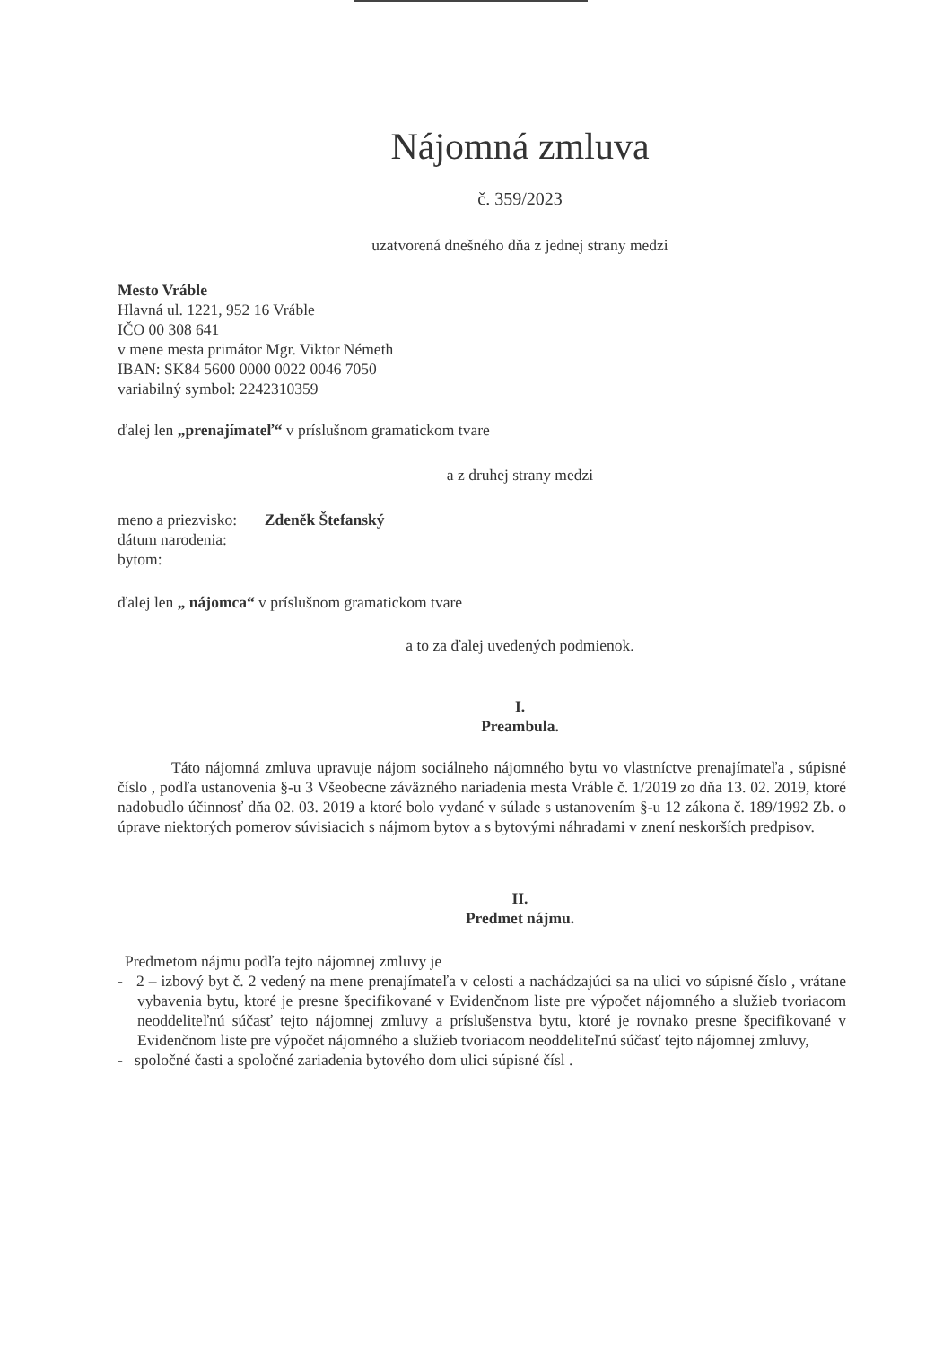Nájomná zmluva
č. 359/2023
uzatvorená dnešného dňa z jednej strany medzi
Mesto Vráble
Hlavná ul. 1221, 952 16 Vráble
IČO 00 308 641
v mene mesta primátor Mgr. Viktor Németh
IBAN: SK84 5600 0000 0022 0046 7050
variabilný symbol: 2242310359
ďalej len „prenajímateľ“ v príslušnom gramatickom tvare
a z druhej strany medzi
meno a priezvisko: Zdeněk Štefanský
dátum narodenia:
bytom:
ďalej len „ nájomca“ v príslušnom gramatickom tvare
a to za ďalej uvedených podmienok.
I.
Preambula.
Táto nájomná zmluva upravuje nájom sociálneho nájomného bytu vo vlastníctve prenajímateľa , súpisné číslo , podľa ustanovenia §-u 3 Všeobecne záväzného nariadenia mesta Vráble č. 1/2019 zo dňa 13. 02. 2019, ktoré nadobudlo účinnosť dňa 02. 03. 2019 a ktoré bolo vydané v súlade s ustanovením §-u 12 zákona č. 189/1992 Zb. o úprave niektorých pomerov súvisiacich s nájmom bytov a s bytovými náhradami v znení neskorších predpisov.
II.
Predmet nájmu.
Predmetom nájmu podľa tejto nájomnej zmluvy je
- 2 – izbový byt č. 2 vedený na mene prenajímateľa v celosti a nachádzajúci sa na ulici vo súpisné číslo , vrátane vybavenia bytu, ktoré je presne špecifikované v Evidenčnom liste pre výpočet nájomného a služieb tvoriacom neoddeliteľnú súčasť tejto nájomnej zmluvy a príslušenstva bytu, ktoré je rovnako presne špecifikované v Evidenčnom liste pre výpočet nájomného a služieb tvoriacom neoddeliteľnú súčasť tejto nájomnej zmluvy,
- spoločné časti a spoločné zariadenia bytového dom ulici súpisné čísl .